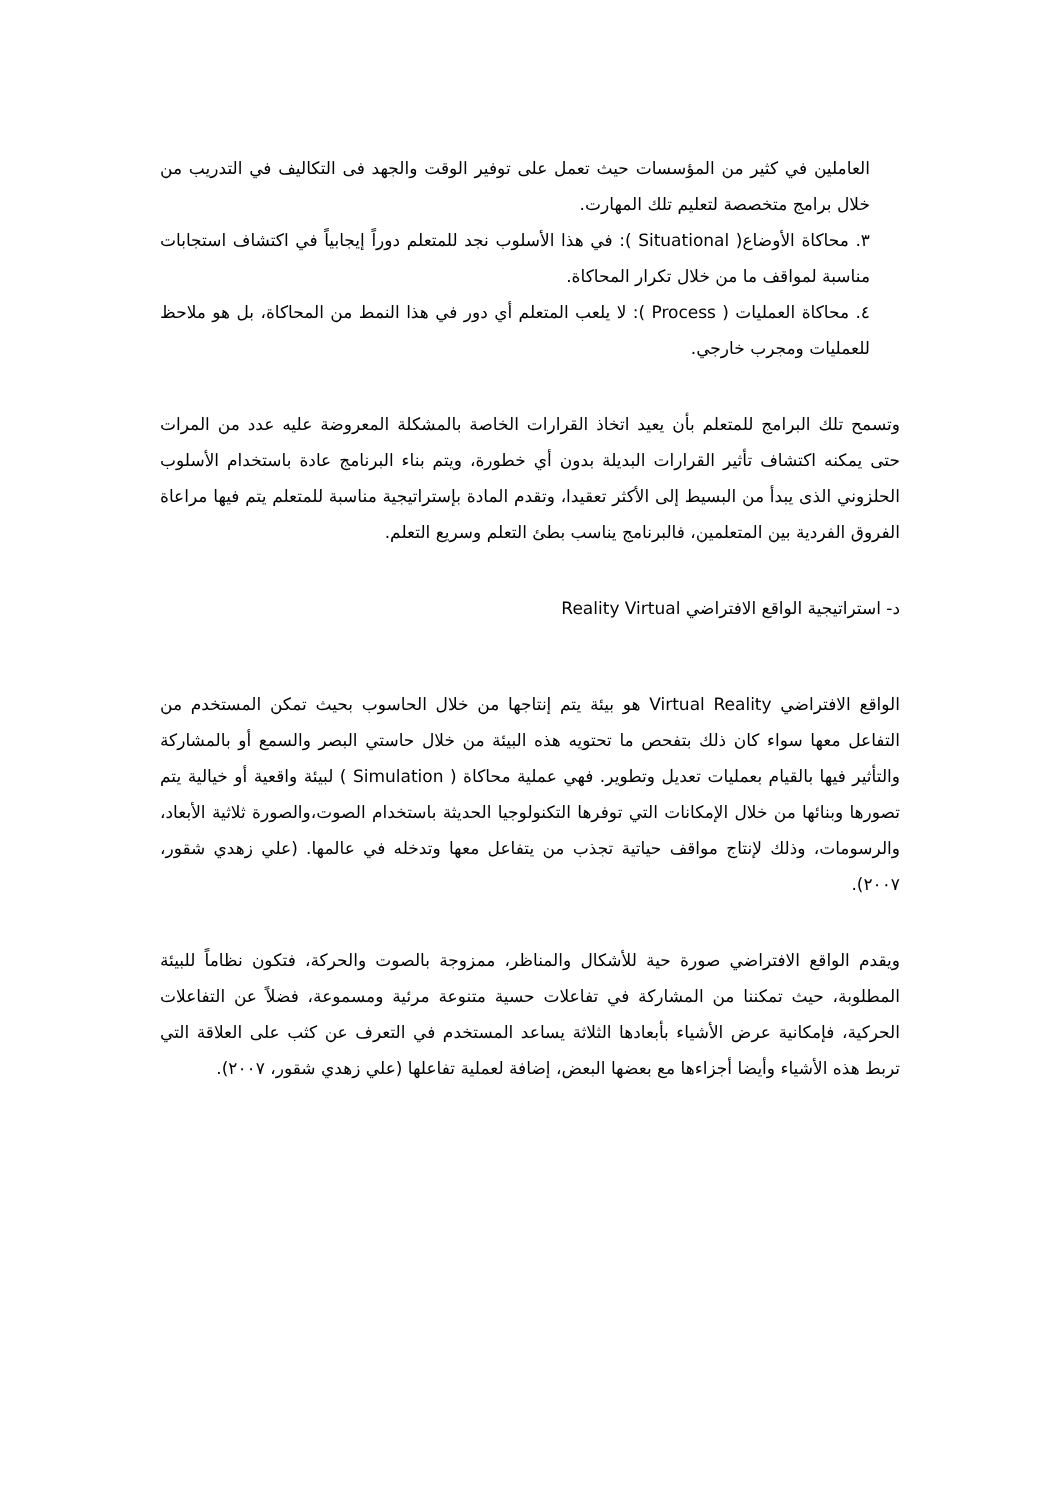العاملين في كثير من المؤسسات حيث تعمل على توفير الوقت والجهد فى التكاليف في التدريب من خلال برامج متخصصة لتعليم تلك المهارت.
٣. محاكاة الأوضاع( Situational ): في هذا الأسلوب نجد للمتعلم دوراً إيجابياً في اكتشاف استجابات مناسبة لمواقف ما من خلال تكرار المحاكاة.
٤. محاكاة العمليات ( Process ): لا يلعب المتعلم أي دور في هذا النمط من المحاكاة، بل هو ملاحظ للعمليات ومجرب خارجي.
وتسمح تلك البرامج للمتعلم بأن يعيد اتخاذ القرارات الخاصة بالمشكلة المعروضة عليه عدد من المرات حتى يمكنه اكتشاف تأثير القرارات البديلة بدون أي خطورة، ويتم بناء البرنامج عادة باستخدام الأسلوب الحلزوني الذى يبدأ من البسيط إلى الأكثر تعقيدا، وتقدم المادة بإستراتيجية مناسبة للمتعلم يتم فيها مراعاة الفروق الفردية بين المتعلمين، فالبرنامج يناسب بطئ التعلم وسريع التعلم.
د- استراتيجية الواقع الافتراضي Reality Virtual
الواقع الافتراضي Virtual Reality هو بيئة يتم إنتاجها من خلال الحاسوب بحيث تمكن المستخدم من التفاعل معها سواء كان ذلك بتفحص ما تحتويه هذه البيئة من خلال حاستي البصر والسمع أو بالمشاركة والتأثير فيها بالقيام بعمليات تعديل وتطوير. فهي عملية محاكاة ( Simulation ) لبيئة واقعية أو خيالية يتم تصورها وبنائها من خلال الإمكانات التي توفرها التكنولوجيا الحديثة باستخدام الصوت،والصورة ثلاثية الأبعاد، والرسومات، وذلك لإنتاج مواقف حياتية تجذب من يتفاعل معها وتدخله في عالمها. (علي زهدي شقور، ٢٠٠٧).
ويقدم الواقع الافتراضي صورة حية للأشكال والمناظر، ممزوجة بالصوت والحركة، فتكون نظاماً للبيئة المطلوبة، حيث تمكننا من المشاركة في تفاعلات حسية متنوعة مرئية ومسموعة، فضلاً عن التفاعلات الحركية، فإمكانية عرض الأشياء بأبعادها الثلاثة يساعد المستخدم في التعرف عن كثب على العلاقة التي تربط هذه الأشياء وأيضا أجزاءها مع بعضها البعض، إضافة لعملية تفاعلها (علي زهدي شقور، ٢٠٠٧).